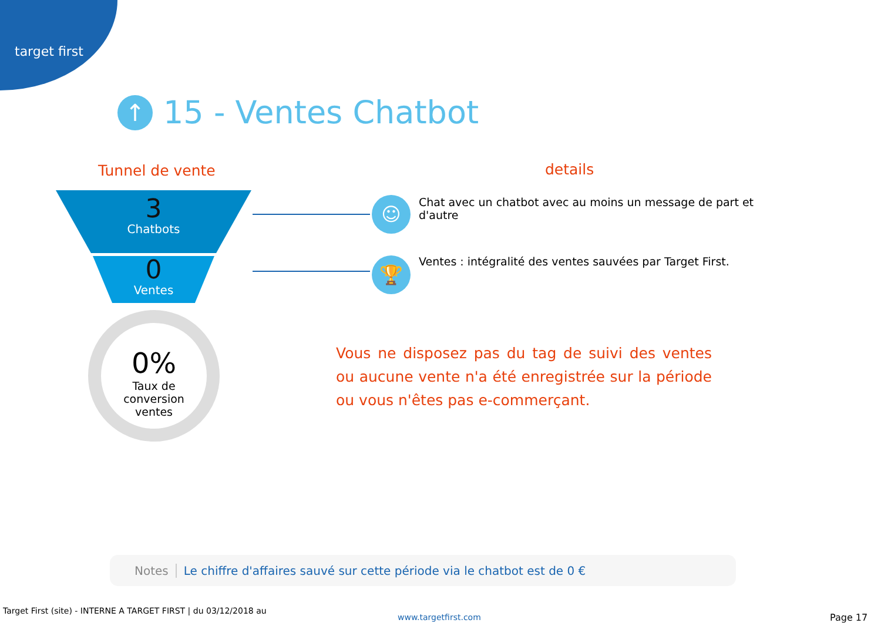target first
↑ 15 - Ventes Chatbot
Tunnel de vente details
3
Chatbots
0
Ventes
0%
Taux de
conversion
ventes
☺
🏆
Chat avec un chatbot avec au moins un message de part et d'autre
Ventes : intégralité des ventes sauvées par Target First.
Vous ne disposez pas du tag de suivi des ventes ou aucune vente n'a été enregistrée sur la période ou vous n'êtes pas e-commerçant.
Notes Le chiffre d'affaires sauvé sur cette période via le chatbot est de 0 €
Target First (site) - INTERNE A TARGET FIRST | du 03/12/2018 au
www.targetfirst.com Page 17